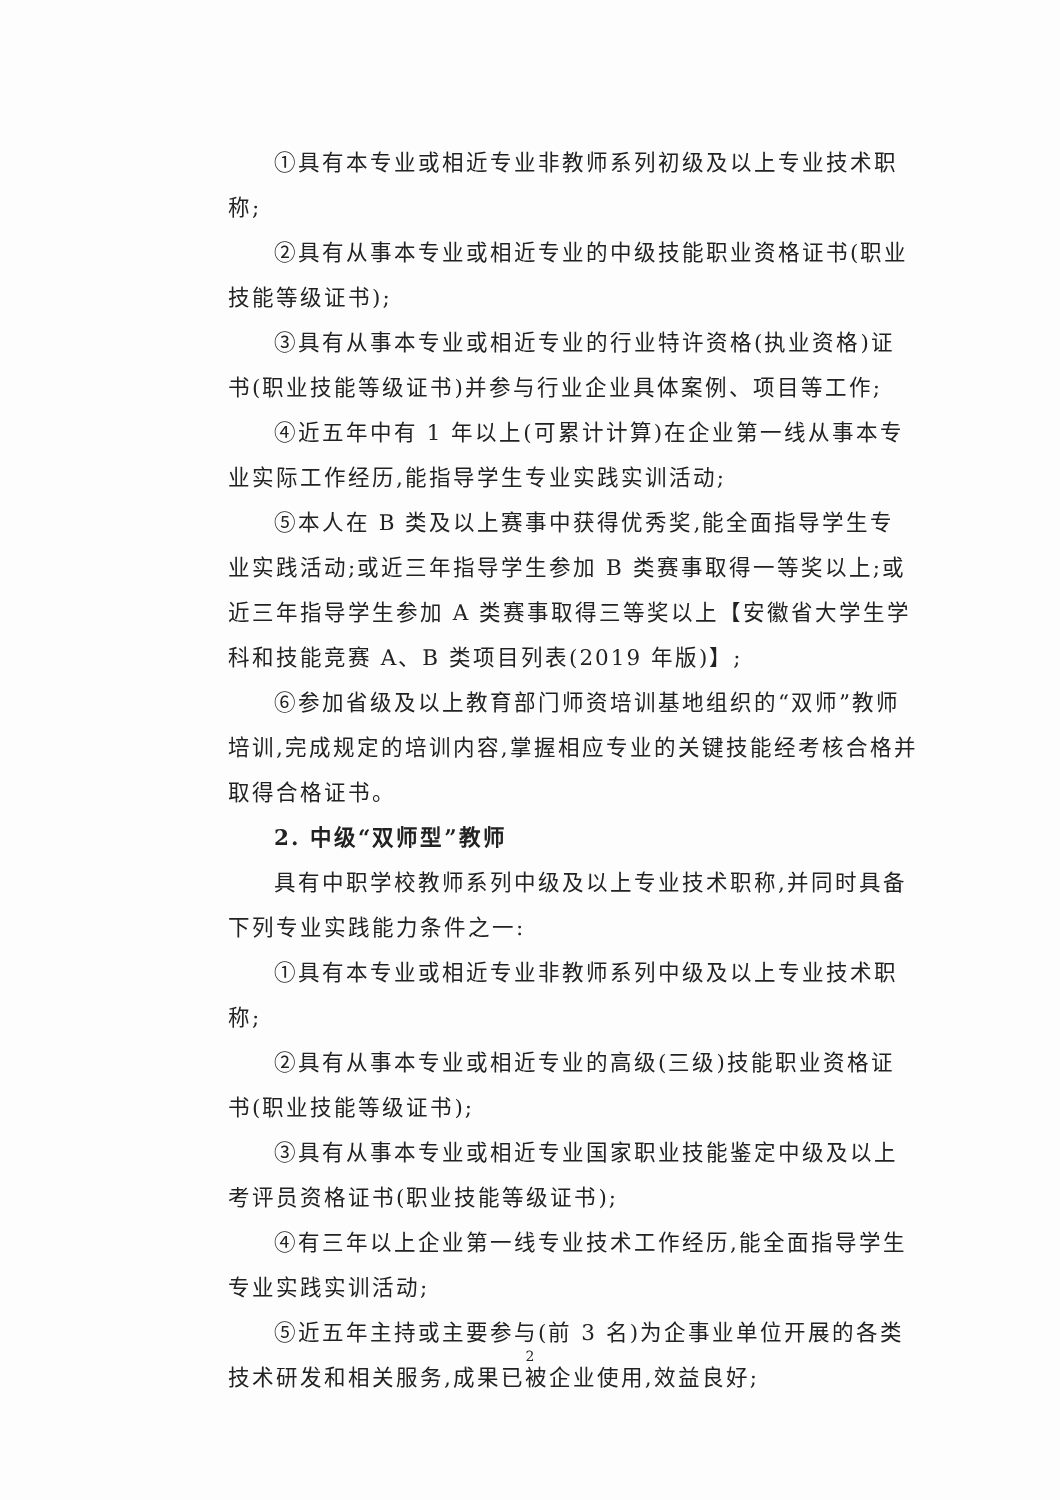①具有本专业或相近专业非教师系列初级及以上专业技术职称;
②具有从事本专业或相近专业的中级技能职业资格证书(职业技能等级证书);
③具有从事本专业或相近专业的行业特许资格(执业资格)证书(职业技能等级证书)并参与行业企业具体案例、项目等工作;
④近五年中有 1 年以上(可累计计算)在企业第一线从事本专业实际工作经历,能指导学生专业实践实训活动;
⑤本人在 B 类及以上赛事中获得优秀奖,能全面指导学生专业实践活动;或近三年指导学生参加 B 类赛事取得一等奖以上;或近三年指导学生参加 A 类赛事取得三等奖以上【安徽省大学生学科和技能竞赛 A、B 类项目列表(2019 年版)】;
⑥参加省级及以上教育部门师资培训基地组织的“双师”教师培训,完成规定的培训内容,掌握相应专业的关键技能经考核合格并取得合格证书。
2. 中级“双师型”教师
具有中职学校教师系列中级及以上专业技术职称,并同时具备下列专业实践能力条件之一:
①具有本专业或相近专业非教师系列中级及以上专业技术职称;
②具有从事本专业或相近专业的高级(三级)技能职业资格证书(职业技能等级证书);
③具有从事本专业或相近专业国家职业技能鉴定中级及以上考评员资格证书(职业技能等级证书);
④有三年以上企业第一线专业技术工作经历,能全面指导学生专业实践实训活动;
⑤近五年主持或主要参与(前 3 名)为企事业单位开展的各类技术研发和相关服务,成果已被企业使用,效益良好;
2